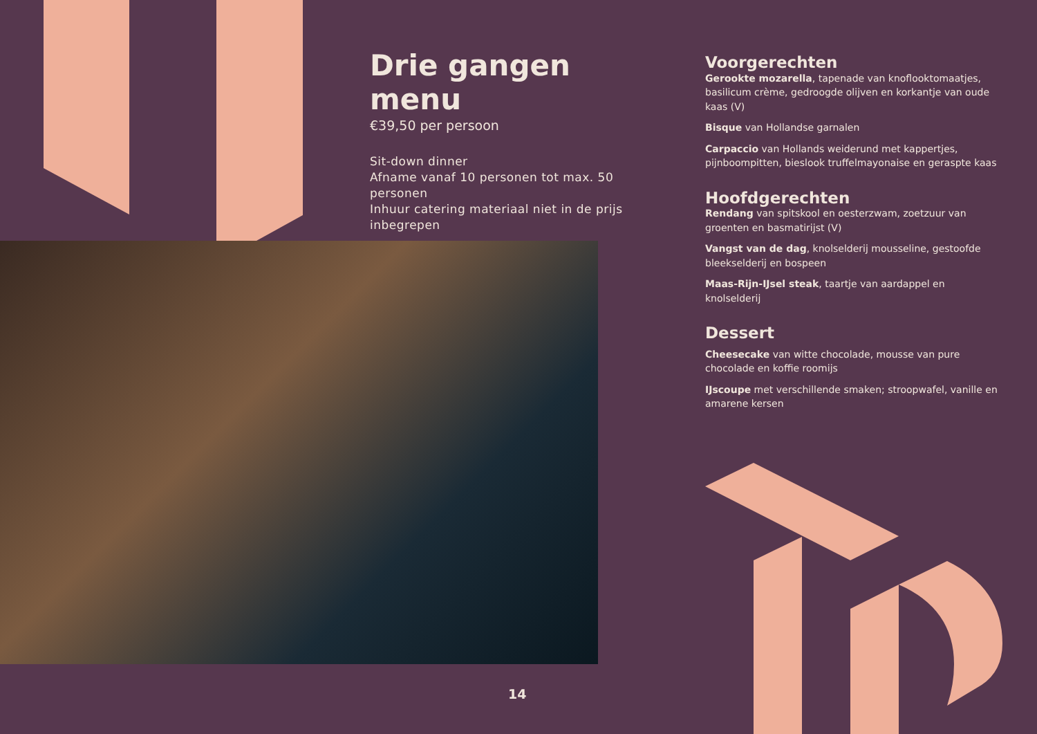Drie gangen menu
€39,50 per persoon
Sit-down dinner
Afname vanaf 10 personen tot max. 50 personen
Inhuur catering materiaal niet in de prijs inbegrepen
Voorgerechten
Gerookte mozarella, tapenade van knoflooktomaatjes, basilicum crème, gedroogde olijven en korkantje van oude kaas (V)
Bisque van Hollandse garnalen
Carpaccio van Hollands weiderund met kappertjes, pijnboompitten, bieslook truffelmayonaise en geraspte kaas
Hoofdgerechten
Rendang van spitskool en oesterzwam, zoetzuur van groenten en basmatirijst (V)
Vangst van de dag, knolselderij mousseline, gestoofde bleekselderij en bospeen
Maas-Rijn-IJsel steak, taartje van aardappel en knolselderij
Dessert
Cheesecake van witte chocolade, mousse van pure chocolade en koffie roomijs
IJscoupe met verschillende smaken; stroopwafel, vanille en amarene kersen
14